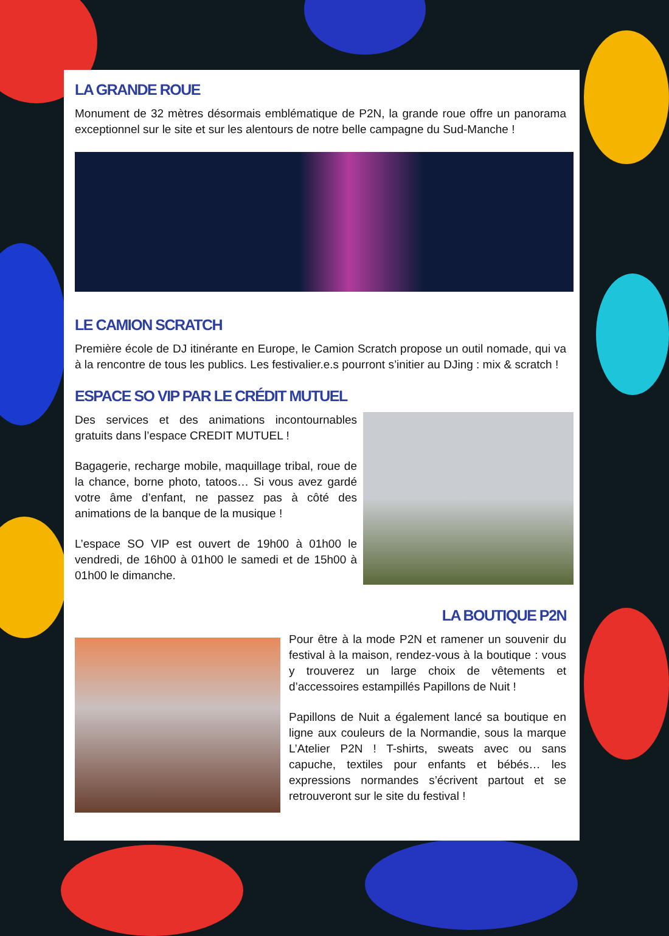LA GRANDE ROUE
Monument de 32 mètres désormais emblématique de P2N, la grande roue offre un panorama exceptionnel sur le site et sur les alentours de notre belle campagne du Sud-Manche !
LE CAMION SCRATCH
Première école de DJ itinérante en Europe, le Camion Scratch propose un outil nomade, qui va à la rencontre de tous les publics. Les festivalier.e.s pourront s’initier au DJing : mix & scratch !
ESPACE SO VIP PAR LE CRÉDIT MUTUEL
Des services et des animations incontournables gratuits dans l’espace CREDIT MUTUEL !
Bagagerie, recharge mobile, maquillage tribal, roue de la chance, borne photo, tatoos… Si vous avez gardé votre âme d’enfant, ne passez pas à côté des animations de la banque de la musique !
L’espace SO VIP est ouvert de 19h00 à 01h00 le vendredi, de 16h00 à 01h00 le samedi et de 15h00 à 01h00 le dimanche.
LA BOUTIQUE P2N
Pour être à la mode P2N et ramener un souvenir du festival à la maison, rendez-vous à la boutique : vous y trouverez un large choix de vêtements et d’accessoires estampillés Papillons de Nuit !
Papillons de Nuit a également lancé sa boutique en ligne aux couleurs de la Normandie, sous la marque L’Atelier P2N ! T-shirts, sweats avec ou sans capuche, textiles pour enfants et bébés… les expressions normandes s’écrivent partout et se retrouveront sur le site du festival !